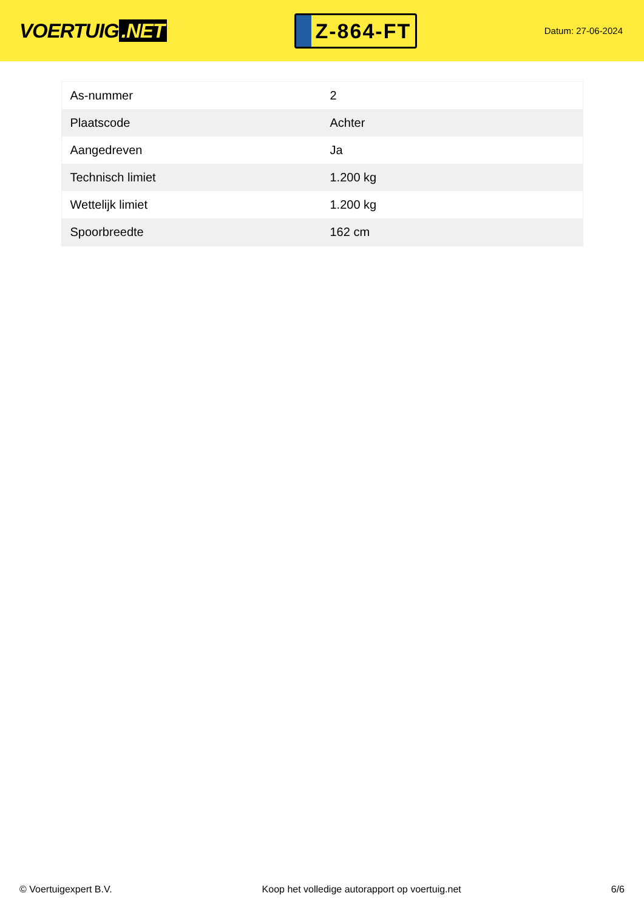VOERTUIG.NET
Z-864-FT
Datum: 27-06-2024
| As-nummer | 2 |
| Plaatscode | Achter |
| Aangedreven | Ja |
| Technisch limiet | 1.200 kg |
| Wettelijk limiet | 1.200 kg |
| Spoorbreedte | 162 cm |
© Voertuigexpert B.V. Koop het volledige autorapport op voertuig.net 6/6